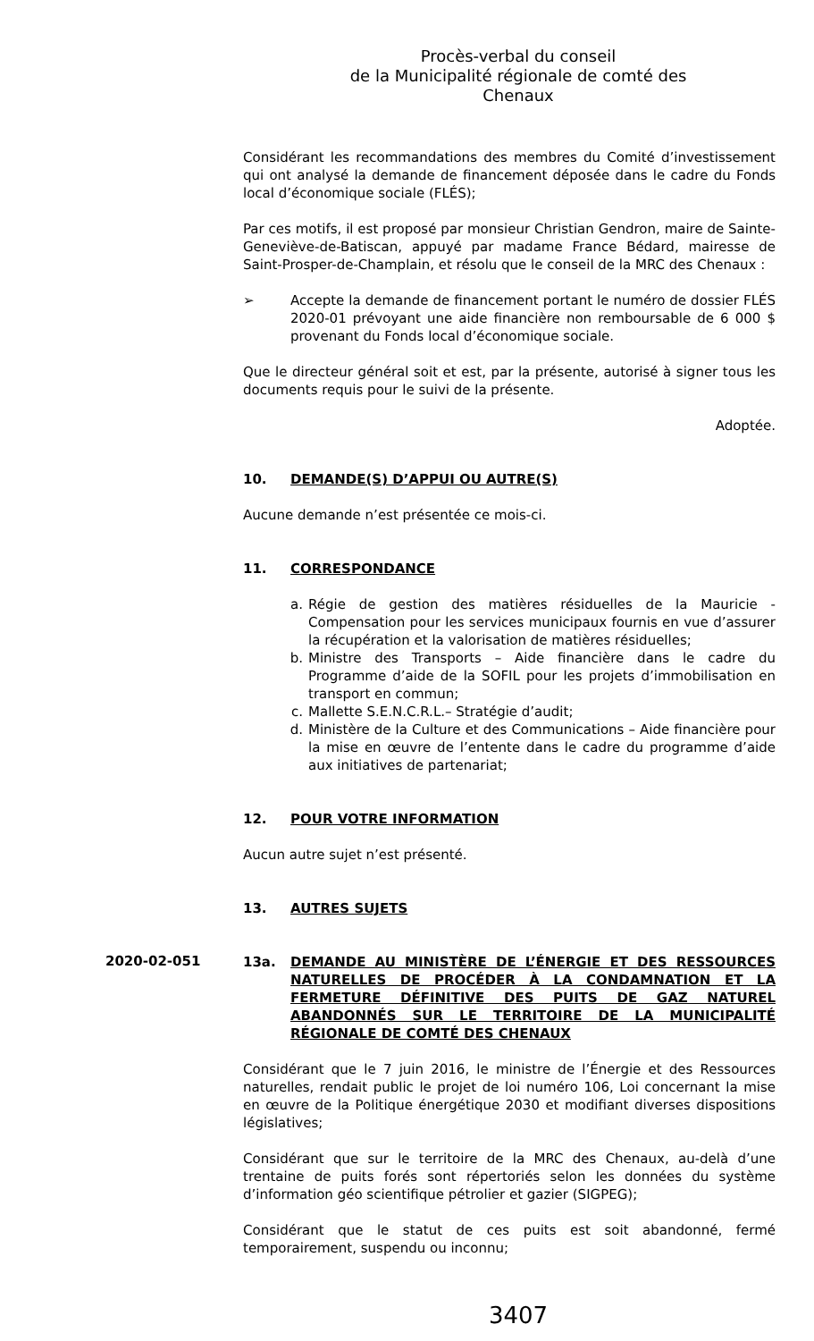Procès-verbal du conseil
de la Municipalité régionale de comté des Chenaux
Considérant les recommandations des membres du Comité d’investissement qui ont analysé la demande de financement déposée dans le cadre du Fonds local d’économique sociale (FLÉS);
Par ces motifs, il est proposé par monsieur Christian Gendron, maire de Sainte-Geneviève-de-Batiscan, appuyé par madame France Bédard, mairesse de Saint-Prosper-de-Champlain, et résolu que le conseil de la MRC des Chenaux :
➢ Accepte la demande de financement portant le numéro de dossier FLÉS 2020-01 prévoyant une aide financière non remboursable de 6 000 $ provenant du Fonds local d’économique sociale.
Que le directeur général soit et est, par la présente, autorisé à signer tous les documents requis pour le suivi de la présente.
Adoptée.
10. DEMANDE(S) D’APPUI OU AUTRE(S)
Aucune demande n’est présentée ce mois-ci.
11. CORRESPONDANCE
a. Régie de gestion des matières résiduelles de la Mauricie - Compensation pour les services municipaux fournis en vue d’assurer la récupération et la valorisation de matières résiduelles;
b. Ministre des Transports – Aide financière dans le cadre du Programme d’aide de la SOFIL pour les projets d’immobilisation en transport en commun;
c. Mallette S.E.N.C.R.L.– Stratégie d’audit;
d. Ministère de la Culture et des Communications – Aide financière pour la mise en œuvre de l’entente dans le cadre du programme d’aide aux initiatives de partenariat;
12. POUR VOTRE INFORMATION
Aucun autre sujet n’est présenté.
13. AUTRES SUJETS
2020-02-051
13a. DEMANDE AU MINISTÈRE DE L’ÉNERGIE ET DES RESSOURCES NATURELLES DE PROCÉDER À LA CONDAMNATION ET LA FERMETURE DÉFINITIVE DES PUITS DE GAZ NATUREL ABANDONNÉS SUR LE TERRITOIRE DE LA MUNICIPALITÉ RÉGIONALE DE COMTÉ DES CHENAUX
Considérant que le 7 juin 2016, le ministre de l’Énergie et des Ressources naturelles, rendait public le projet de loi numéro 106, Loi concernant la mise en œuvre de la Politique énergétique 2030 et modifiant diverses dispositions législatives;
Considérant que sur le territoire de la MRC des Chenaux, au-delà d’une trentaine de puits forés sont répertoriés selon les données du système d’information géo scientifique pétrolier et gazier (SIGPEG);
Considérant que le statut de ces puits est soit abandonné, fermé temporairement, suspendu ou inconnu;
3407